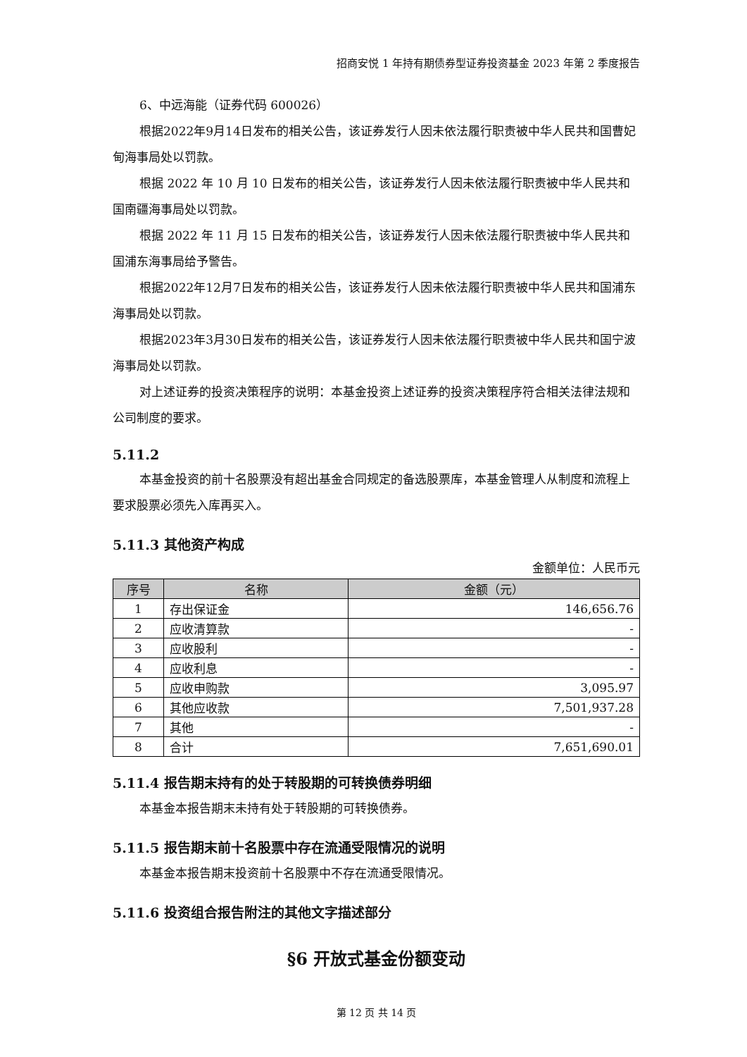招商安悦 1 年持有期债券型证券投资基金 2023 年第 2 季度报告
6、中远海能（证券代码 600026）
根据2022年9月14日发布的相关公告，该证券发行人因未依法履行职责被中华人民共和国曹妃甸海事局处以罚款。
根据 2022 年 10 月 10 日发布的相关公告，该证券发行人因未依法履行职责被中华人民共和国南疆海事局处以罚款。
根据 2022 年 11 月 15 日发布的相关公告，该证券发行人因未依法履行职责被中华人民共和国浦东海事局给予警告。
根据2022年12月7日发布的相关公告，该证券发行人因未依法履行职责被中华人民共和国浦东海事局处以罚款。
根据2023年3月30日发布的相关公告，该证券发行人因未依法履行职责被中华人民共和国宁波海事局处以罚款。
对上述证券的投资决策程序的说明：本基金投资上述证券的投资决策程序符合相关法律法规和公司制度的要求。
5.11.2
本基金投资的前十名股票没有超出基金合同规定的备选股票库，本基金管理人从制度和流程上要求股票必须先入库再买入。
5.11.3 其他资产构成
金额单位：人民币元
| 序号 | 名称 | 金额（元） |
| --- | --- | --- |
| 1 | 存出保证金 | 146,656.76 |
| 2 | 应收清算款 | - |
| 3 | 应收股利 | - |
| 4 | 应收利息 | - |
| 5 | 应收申购款 | 3,095.97 |
| 6 | 其他应收款 | 7,501,937.28 |
| 7 | 其他 | - |
| 8 | 合计 | 7,651,690.01 |
5.11.4 报告期末持有的处于转股期的可转换债券明细
本基金本报告期末未持有处于转股期的可转换债券。
5.11.5 报告期末前十名股票中存在流通受限情况的说明
本基金本报告期末投资前十名股票中不存在流通受限情况。
5.11.6 投资组合报告附注的其他文字描述部分
§6 开放式基金份额变动
第 12 页 共 14 页